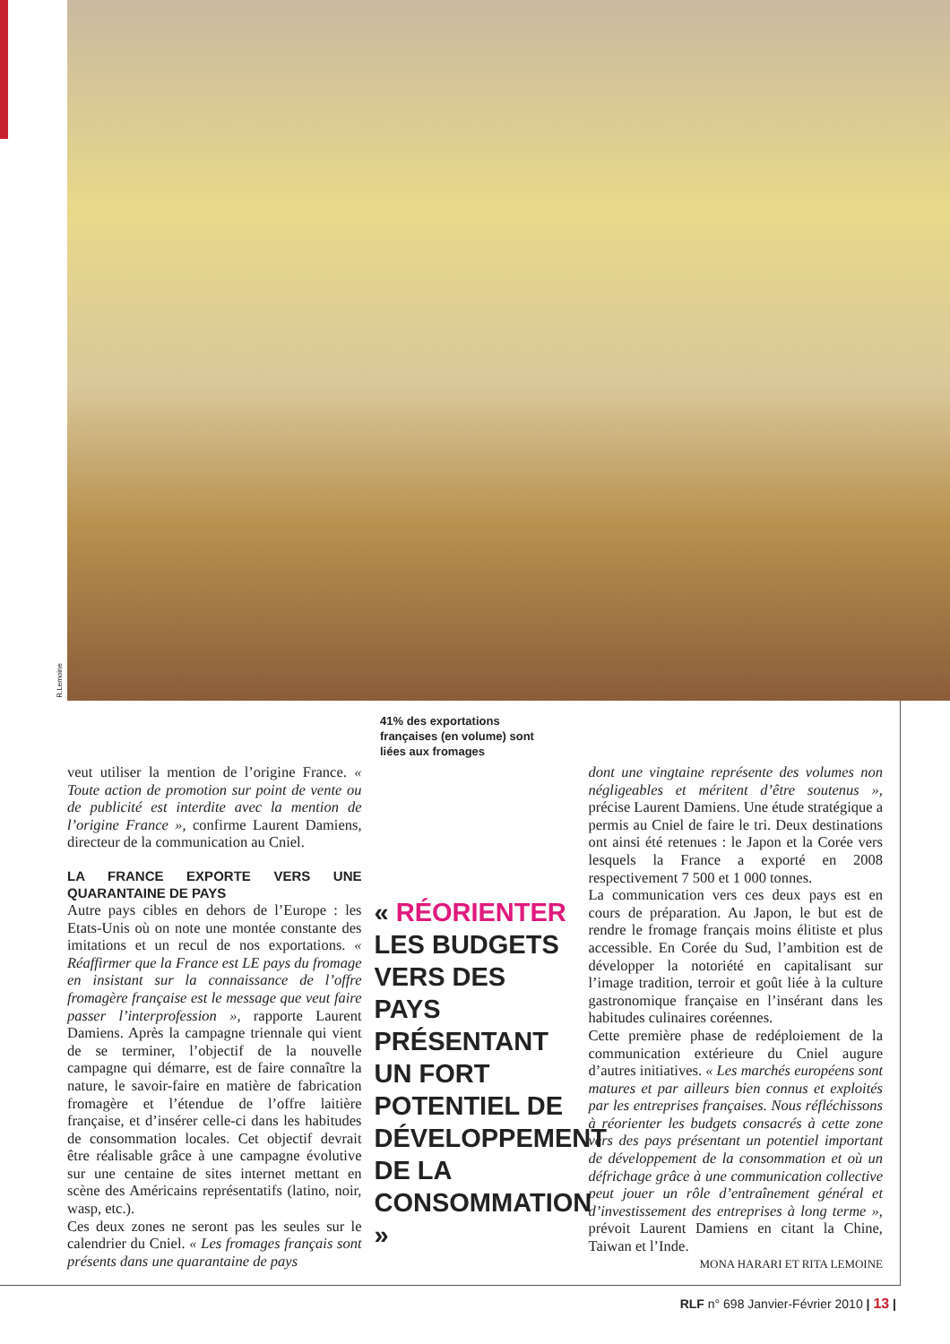R.Lemoine
41% des exportations françaises (en volume) sont liées aux fromages
veut utiliser la mention de l’origine France. « Toute action de promotion sur point de vente ou de publicité est interdite avec la mention de l’origine France », confirme Laurent Damiens, directeur de la communication au Cniel.
LA FRANCE EXPORTE VERS UNE QUARANTAINE DE PAYS
Autre pays cibles en dehors de l’Europe : les Etats-Unis où on note une montée constante des imitations et un recul de nos exportations. « Réaffirmer que la France est LE pays du fromage en insistant sur la connaissance de l’offre fromagère française est le message que veut faire passer l’interprofession », rapporte Laurent Damiens. Après la campagne triennale qui vient de se terminer, l’objectif de la nouvelle campagne qui démarre, est de faire connaître la nature, le savoir-faire en matière de fabrication fromagère et l’étendue de l’offre laitière française, et d’insérer celle-ci dans les habitudes de consommation locales. Cet objectif devrait être réalisable grâce à une campagne évolutive sur une centaine de sites internet mettant en scène des Américains représentatifs (latino, noir, wasp, etc.).
Ces deux zones ne seront pas les seules sur le calendrier du Cniel. « Les fromages français sont présents dans une quarantaine de pays
« RÉORIENTER LES BUDGETS VERS DES PAYS PRÉSENTANT UN FORT POTENTIEL DE DÉVELOPPEMENT DE LA CONSOMMATION »
dont une vingtaine représente des volumes non négligeables et méritent d’être soutenus », précise Laurent Damiens. Une étude stratégique a permis au Cniel de faire le tri. Deux destinations ont ainsi été retenues : le Japon et la Corée vers lesquels la France a exporté en 2008 respectivement 7 500 et 1 000 tonnes.
La communication vers ces deux pays est en cours de préparation. Au Japon, le but est de rendre le fromage français moins élitiste et plus accessible. En Corée du Sud, l’ambition est de développer la notoriété en capitalisant sur l’image tradition, terroir et goût liée à la culture gastronomique française en l’insérant dans les habitudes culinaires coréennes.
Cette première phase de redéploiement de la communication extérieure du Cniel augure d’autres initiatives. « Les marchés européens sont matures et par ailleurs bien connus et exploités par les entreprises françaises. Nous réfléchissons à réorienter les budgets consacrés à cette zone vers des pays présentant un potentiel important de développement de la consommation et où un défrichage grâce à une communication collective peut jouer un rôle d’entraînement général et d’investissement des entreprises à long terme », prévoit Laurent Damiens en citant la Chine, Taiwan et l’Inde.
MONA HARARI ET RITA LEMOINE
RLF n° 698 Janvier-Février 2010 | 13 |